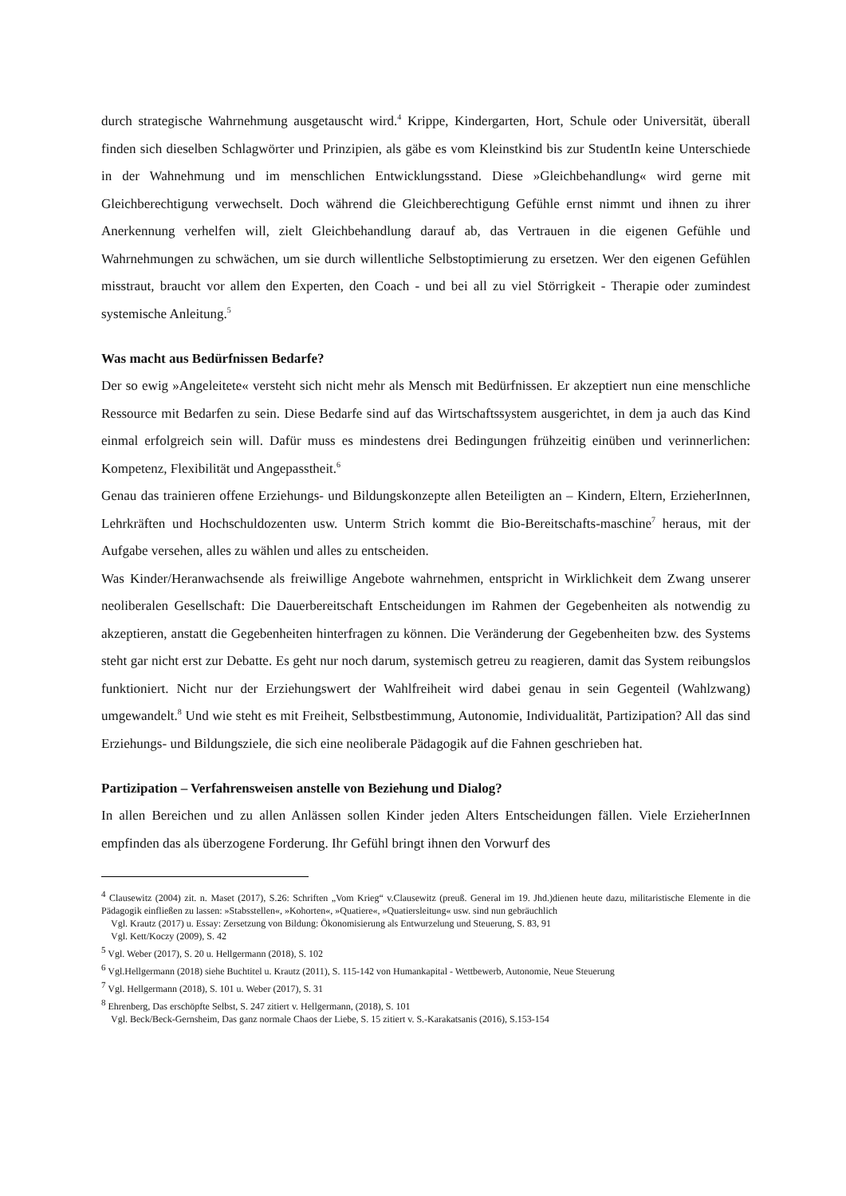durch strategische Wahrnehmung ausgetauscht wird.<sup>4</sup> Krippe, Kindergarten, Hort, Schule oder Universität, überall finden sich dieselben Schlagwörter und Prinzipien, als gäbe es vom Kleinstkind bis zur StudentIn keine Unterschiede in der Wahnehmung und im menschlichen Entwicklungsstand. Diese »Gleichbehandlung« wird gerne mit Gleichberechtigung verwechselt. Doch während die Gleichberechtigung Gefühle ernst nimmt und ihnen zu ihrer Anerkennung verhelfen will, zielt Gleichbehandlung darauf ab, das Vertrauen in die eigenen Gefühle und Wahrnehmungen zu schwächen, um sie durch willentliche Selbstoptimierung zu ersetzen. Wer den eigenen Gefühlen misstraut, braucht vor allem den Experten, den Coach - und bei all zu viel Störrigkeit - Therapie oder zumindest systemische Anleitung.<sup>5</sup>
Was macht aus Bedürfnissen Bedarfe?
Der so ewig »Angeleitete« versteht sich nicht mehr als Mensch mit Bedürfnissen. Er akzeptiert nun eine menschliche Ressource mit Bedarfen zu sein. Diese Bedarfe sind auf das Wirtschaftssystem ausgerichtet, in dem ja auch das Kind einmal erfolgreich sein will. Dafür muss es mindestens drei Bedingungen frühzeitig einüben und verinnerlichen: Kompetenz, Flexibilität und Angepasstheit.<sup>6</sup>
Genau das trainieren offene Erziehungs- und Bildungskonzepte allen Beteiligten an – Kindern, Eltern, ErzieherInnen, Lehrkräften und Hochschuldozenten usw. Unterm Strich kommt die Bio-Bereitschafts-maschine<sup>7</sup> heraus, mit der Aufgabe versehen, alles zu wählen und alles zu entscheiden.
Was Kinder/Heranwachsende als freiwillige Angebote wahrnehmen, entspricht in Wirklichkeit dem Zwang unserer neoliberalen Gesellschaft: Die Dauerbereitschaft Entscheidungen im Rahmen der Gegebenheiten als notwendig zu akzeptieren, anstatt die Gegebenheiten hinterfragen zu können. Die Veränderung der Gegebenheiten bzw. des Systems steht gar nicht erst zur Debatte. Es geht nur noch darum, systemisch getreu zu reagieren, damit das System reibungslos funktioniert. Nicht nur der Erziehungswert der Wahlfreiheit wird dabei genau in sein Gegenteil (Wahlzwang) umgewandelt.<sup>8</sup> Und wie steht es mit Freiheit, Selbstbestimmung, Autonomie, Individualität, Partizipation? All das sind Erziehungs- und Bildungsziele, die sich eine neoliberale Pädagogik auf die Fahnen geschrieben hat.
Partizipation – Verfahrensweisen anstelle von Beziehung und Dialog?
In allen Bereichen und zu allen Anlässen sollen Kinder jeden Alters Entscheidungen fällen. Viele ErzieherInnen empfinden das als überzogene Forderung. Ihr Gefühl bringt ihnen den Vorwurf des
<sup>4</sup> Clausewitz (2004) zit. n. Maset (2017), S.26: Schriften „Vom Krieg“ v.Clausewitz (preuß. General im 19. Jhd.)dienen heute dazu, militaristische Elemente in die Pädagogik einfließen zu lassen: »Stabsstellen«, »Kohorten«, »Quatiere«, »Quatiersleitung« usw. sind nun gebräuchlich
Vgl. Krautz (2017) u. Essay: Zersetzung von Bildung: Ökonomisierung als Entwurzelung und Steuerung, S. 83, 91
Vgl. Kett/Koczy (2009), S. 42
<sup>5</sup> Vgl. Weber (2017), S. 20 u. Hellgermann (2018), S. 102
<sup>6</sup> Vgl.Hellgermann (2018) siehe Buchtitel u. Krautz (2011), S. 115-142 von Humankapital - Wettbewerb, Autonomie, Neue Steuerung
<sup>7</sup> Vgl. Hellgermann (2018), S. 101 u. Weber (2017), S. 31
<sup>8</sup> Ehrenberg, Das erschöpfte Selbst, S. 247 zitiert v. Hellgermann, (2018), S. 101
Vgl. Beck/Beck-Gernsheim, Das ganz normale Chaos der Liebe, S. 15 zitiert v. S.-Karakatsanis (2016), S.153-154